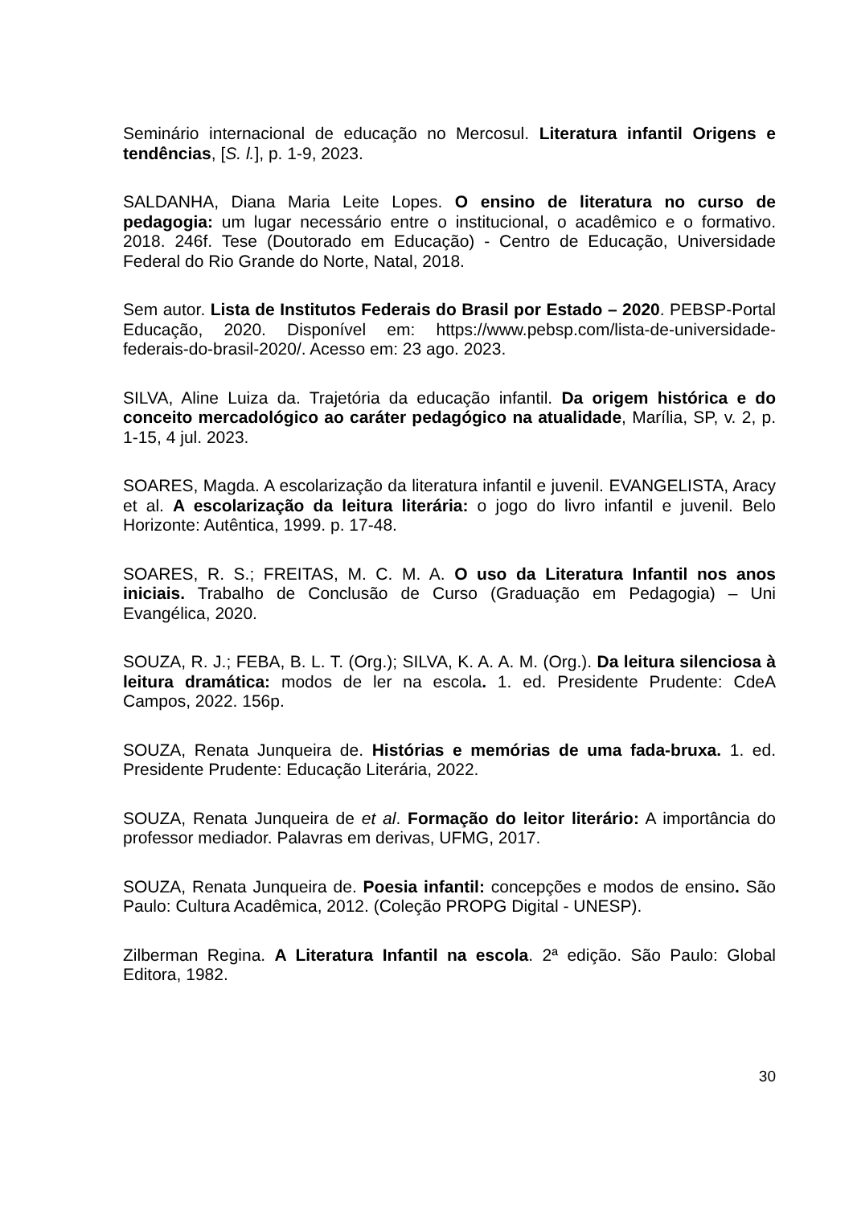Seminário internacional de educação no Mercosul. Literatura infantil Origens e tendências, [S. l.], p. 1-9, 2023.
SALDANHA, Diana Maria Leite Lopes. O ensino de literatura no curso de pedagogia: um lugar necessário entre o institucional, o acadêmico e o formativo. 2018. 246f. Tese (Doutorado em Educação) - Centro de Educação, Universidade Federal do Rio Grande do Norte, Natal, 2018.
Sem autor. Lista de Institutos Federais do Brasil por Estado – 2020. PEBSP-Portal Educação, 2020. Disponível em: https://www.pebsp.com/lista-de-universidade-federais-do-brasil-2020/. Acesso em: 23 ago. 2023.
SILVA, Aline Luiza da. Trajetória da educação infantil. Da origem histórica e do conceito mercadológico ao caráter pedagógico na atualidade, Marília, SP, v. 2, p. 1-15, 4 jul. 2023.
SOARES, Magda. A escolarização da literatura infantil e juvenil. EVANGELISTA, Aracy et al. A escolarização da leitura literária: o jogo do livro infantil e juvenil. Belo Horizonte: Autêntica, 1999. p. 17-48.
SOARES, R. S.; FREITAS, M. C. M. A. O uso da Literatura Infantil nos anos iniciais. Trabalho de Conclusão de Curso (Graduação em Pedagogia) – Uni Evangélica, 2020.
SOUZA, R. J.; FEBA, B. L. T. (Org.); SILVA, K. A. A. M. (Org.). Da leitura silenciosa à leitura dramática: modos de ler na escola. 1. ed. Presidente Prudente: CdeA Campos, 2022. 156p.
SOUZA, Renata Junqueira de. Histórias e memórias de uma fada-bruxa. 1. ed. Presidente Prudente: Educação Literária, 2022.
SOUZA, Renata Junqueira de et al. Formação do leitor literário: A importância do professor mediador. Palavras em derivas, UFMG, 2017.
SOUZA, Renata Junqueira de. Poesia infantil: concepções e modos de ensino. São Paulo: Cultura Acadêmica, 2012. (Coleção PROPG Digital - UNESP).
Zilberman Regina. A Literatura Infantil na escola. 2ª edição. São Paulo: Global Editora, 1982.
30